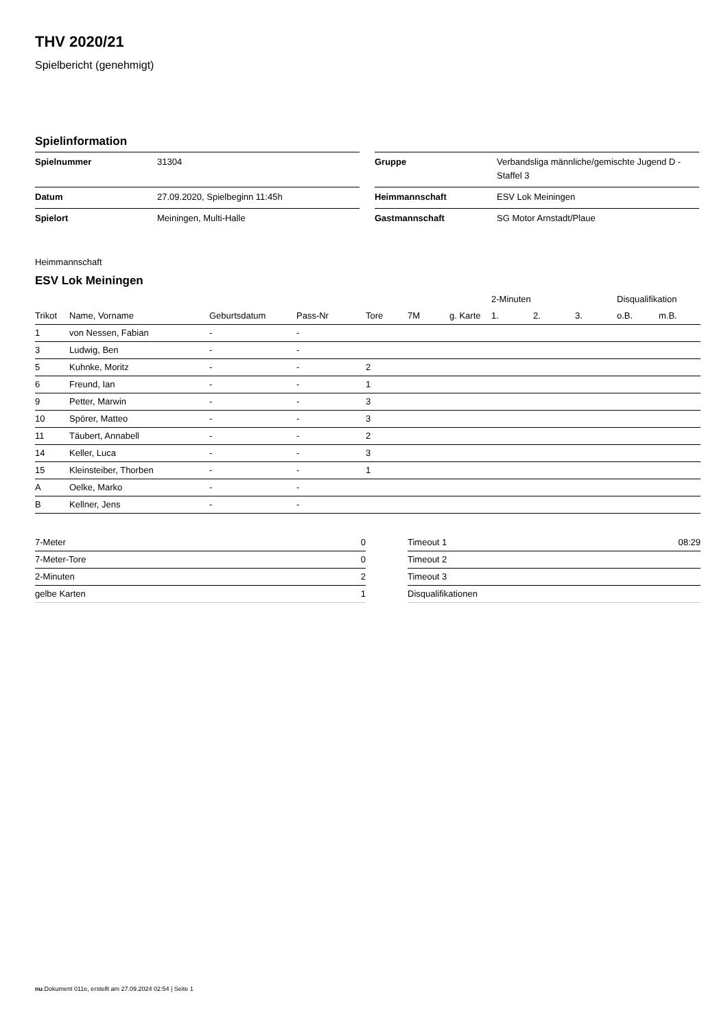THV 2020/21
Spielbericht (genehmigt)
Spielinformation
| Spielnummer | 31304 |
| Datum | 27.09.2020, Spielbeginn 11:45h |
| Spielort | Meiningen, Multi-Halle |
| Gruppe | Verbandsliga männliche/gemischte Jugend D - Staffel 3 |
| Heimmannschaft | ESV Lok Meiningen |
| Gastmannschaft | SG Motor Arnstadt/Plaue |
Heimmannschaft
ESV Lok Meiningen
| | | | | | | | 2-Minuten | | | Disqualifikation | |
| --- | --- | --- | --- | --- | --- | --- | --- | --- | --- | --- | --- |
| Trikot | Name, Vorname | Geburtsdatum | Pass-Nr | Tore | 7M | g. Karte | 1. | 2. | 3. | o.B. | m.B. |
| 1 | von Nessen, Fabian | - | - | | | | | | | | |
| 3 | Ludwig, Ben | - | - | | | | | | | | |
| 5 | Kuhnke, Moritz | - | - | 2 | | | | | | | |
| 6 | Freund, Ian | - | - | 1 | | | | | | | |
| 9 | Petter, Marwin | - | - | 3 | | | | | | | |
| 10 | Spörer, Matteo | - | - | 3 | | | | | | | |
| 11 | Täubert, Annabell | - | - | 2 | | | | | | | |
| 14 | Keller, Luca | - | - | 3 | | | | | | | |
| 15 | Kleinsteiber, Thorben | - | - | 1 | | | | | | | |
| A | Oelke, Marko | - | - | | | | | | | | |
| B | Kellner, Jens | - | - | | | | | | | | |
| 7-Meter | 0 |
| 7-Meter-Tore | 0 |
| 2-Minuten | 2 |
| gelbe Karten | 1 |
| Timeout 1 | 08:29 |
| Timeout 2 | |
| Timeout 3 | |
| Disqualifikationen | |
nu.Dokument 011e, erstellt am 27.09.2024 02:54 | Seite 1